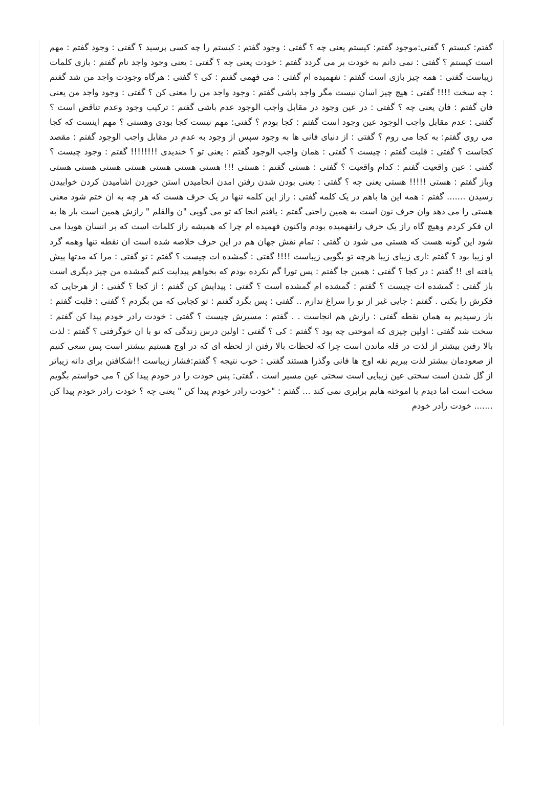گفتم: کیستم ؟ گفتی:موجود گفتم: کیستم یعنی چه ؟ گفتی : وجود گفتم : کیستم را چه کسی پرسید ؟ گفتی : وجود گفتم : مهم است کیستم ؟ گفتی : نمی دانم به خودت بر می گردد گفتم : خودت یعنی چه ؟ گفتی : یعنی وجود واجد نام گفتم : بازی کلمات زیباست گفتی : همه چیز بازی است گفتم : نفهمیده ام گفتی : می فهمی گفتم : کی ؟ گفتی : هرگاه وجودت واجد من شد گفتم : چه سخت !!!! گفتی : هیچ چیز اسان نیست مگر واجد باشی گفتم : وجود واجد من را معنی کن ؟ گفتی : وجود واجد من یعنی فان گفتم : فان یعنی چه ؟ گفتی : در عین وجود در مقابل واجب الوجود عدم باشی گفتم : ترکیب وجود وعدم تناقض است ؟ گفتی : عدم مقابل واجب الوجود عین وجود است گفتم : کجا بودم ؟ گفتی: مهم نیست کجا بودی وهستی ؟ مهم اینست که کجا می روی گفتم: به کجا می روم ؟ گفتی : از دنیای فانی ها به وجود سپس از وجود به عدم در مقابل واجب الوجود گفتم : مقصد کجاست ؟ گفتی : قلبت گفتم : چیست ؟ گفتی : همان واجب الوجود گفتم : یعنی تو ؟ خندیدی !!!!!!!! گفتم : وجود چیست ؟ گفتی : عین واقعیت گفتم : کدام واقعیت ؟ گفتی : هستی گفتم : هستی !!! هستی هستی هستی هستی هستی هستی هستی وباز گفتم : هستی !!!!! هستی یعنی چه ؟ گفتی : یعنی بودن شدن رفتن امدن انجامیدن استن خوردن اشامیدن کردن خوابیدن رسیدن ....... گفتم : همه این ها باهم در یک کلمه گفتی : راز این کلمه تنها در یک حرف هست که هر چه به ان ختم شود معنی هستی را می دهد وان حرف نون است به همین راحتی گفتم : یافتم انجا که تو می گویی "ن والقلم " رازش همین است بار ها به ان فکر کردم وهیچ گاه راز یک حرف رانفهمیده بودم واکنون فهمیده ام چرا که همیشه راز کلمات است که بر انسان هویدا می شود این گونه هست که هستی می شود ن گفتی : تمام نقش جهان هم در این حرف خلاصه شده است ان نقطه تنها وهمه گرد او زیبا بود ؟ گفتم :اری زیبای زیبا هرچه تو بگویی زیباست !!!! گفتی : گمشده ات چیست ؟ گفتم : تو گفتی : مرا که مدتها پیش یافته ای !! گفتم : در کجا ؟ گفتی : همین جا گفتم : پس تورا گم نکرده بودم که بخواهم پیدایت کنم گمشده من چیز دیگری است باز گفتی : گمشده ات چیست ؟ گفتم : گمشده ام گمشده است ؟ گفتی : پیدایش کن گفتم : از کجا ؟ گفتی : از هرجایی که فکرش را بکنی . گفتم : جایی غیر از تو را سراغ ندارم .. گفتی : پس بگرد گفتم : تو کجایی که من بگردم ؟ گفتی : قلبت گفتم : باز رسیدیم به همان نقطه گفتی : رازش هم انجاست . . گفتم : مسیرش چیست ؟ گفتی : خودت رادر خودم پیدا کن گفتم : سخت شد گفتی : اولین چیزی که اموختی چه بود ؟ گفتم : کی ؟ گفتی : اولین درس زندگی که تو با ان خوگرفتی ؟ گفتم : لذت بالا رفتن بیشتر از لذت در قله ماندن است چرا که لحظات بالا رفتن از لحظه ای که در اوج هستیم بیشتر است پس سعی کنیم از صعودمان بیشتر لذت ببریم نقه اوج ها فانی وگذرا هستند گفتی : خوب نتیجه ؟ گفتم:فشار زیباست !!شکافتن برای دانه زیباتر از گل شدن است سختی عین زیبایی است سختی عین مسیر است . گفتی: پس خودت را در خودم پیدا کن ؟ می خواستم بگویم سخت است اما دیدم با اموخته هایم برابری نمی کند ... گفتم : "خودت رادر خودم پیدا کن " یعنی چه ؟ خودت رادر خودم پیدا کن ....... خودت رادر خودم